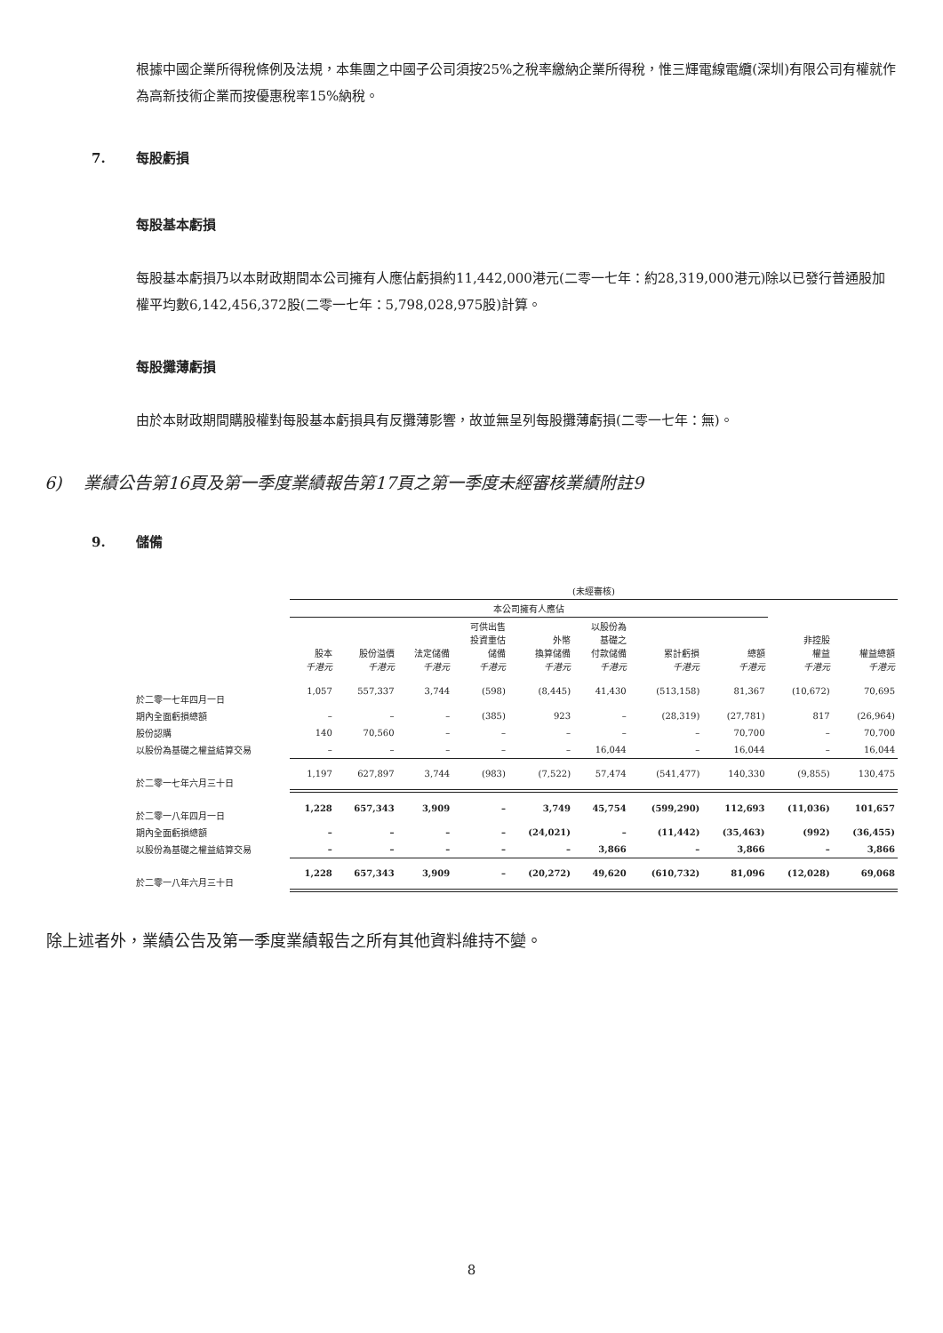根據中國企業所得稅條例及法規，本集團之中國子公司須按25%之稅率繳納企業所得稅，惟三輝電線電纜(深圳)有限公司有權就作為高新技術企業而按優惠稅率15%納稅。
7. 每股虧損
每股基本虧損
每股基本虧損乃以本財政期間本公司擁有人應佔虧損約11,442,000港元(二零一七年：約28,319,000港元)除以已發行普通股加權平均數6,142,456,372股(二零一七年：5,798,028,975股)計算。
每股攤薄虧損
由於本財政期間購股權對每股基本虧損具有反攤薄影響，故並無呈列每股攤薄虧損(二零一七年：無)。
6) 業績公告第16頁及第一季度業績報告第17頁之第一季度未經審核業績附註9
9. 儲備
| | (未經審核) | | | | | | | | | |
| --- | --- | --- | --- | --- | --- | --- | --- | --- | --- | --- |
| | 本公司擁有人應佔 | | | | | | | | | |
| | 股本 千港元 | 股份溢價 千港元 | 法定儲備 千港元 | 可供出售 投資重估 儲備 千港元 | 外幣 換算儲備 千港元 | 以股份為 基礎之 付款儲備 千港元 | 累計虧損 千港元 | 總額 千港元 | 非控股 權益 千港元 | 權益總額 千港元 |
| 於二零一七年四月一日 | 1,057 | 557,337 | 3,744 | (598) | (8,445) | 41,430 | (513,158) | 81,367 | (10,672) | 70,695 |
| 期內全面虧損總額 | – | – | – | (385) | 923 | – | (28,319) | (27,781) | 817 | (26,964) |
| 股份認購 | 140 | 70,560 | – | – | – | – | – | 70,700 | – | 70,700 |
| 以股份為基礎之權益結算交易 | – | – | – | – | – | 16,044 | – | 16,044 | – | 16,044 |
| 於二零一七年六月三十日 | 1,197 | 627,897 | 3,744 | (983) | (7,522) | 57,474 | (541,477) | 140,330 | (9,855) | 130,475 |
| 於二零一八年四月一日 | 1,228 | 657,343 | 3,909 | – | 3,749 | 45,754 | (599,290) | 112,693 | (11,036) | 101,657 |
| 期內全面虧損總額 | – | – | – | – | (24,021) | – | (11,442) | (35,463) | (992) | (36,455) |
| 以股份為基礎之權益結算交易 | – | – | – | – | – | 3,866 | – | 3,866 | – | 3,866 |
| 於二零一八年六月三十日 | 1,228 | 657,343 | 3,909 | – | (20,272) | 49,620 | (610,732) | 81,096 | (12,028) | 69,068 |
除上述者外，業績公告及第一季度業績報告之所有其他資料維持不變。
8